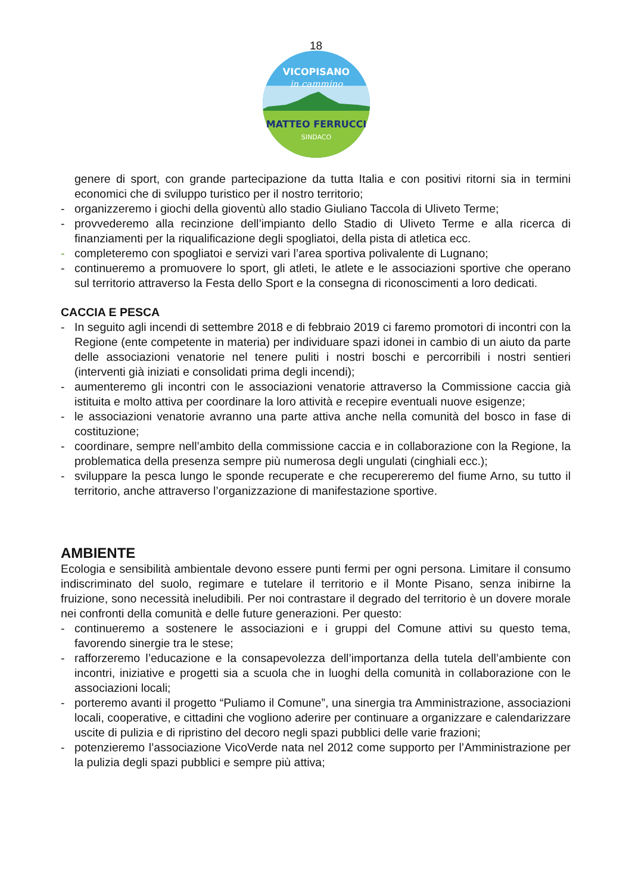18
VICOPISANO
in cammino
MATTEO FERRUCCI
SINDACO
genere di sport, con grande partecipazione da tutta Italia e con positivi ritorni sia in termini economici che di sviluppo turistico per il nostro territorio;
- organizzeremo i giochi della gioventù allo stadio Giuliano Taccola di Uliveto Terme;
- provvederemo alla recinzione dell’impianto dello Stadio di Uliveto Terme e alla ricerca di finanziamenti per la riqualificazione degli spogliatoi, della pista di atletica ecc.
- completeremo con spogliatoi e servizi vari l’area sportiva polivalente di Lugnano;
- continueremo a promuovere lo sport, gli atleti, le atlete e le associazioni sportive che operano sul territorio attraverso la Festa dello Sport e la consegna di riconoscimenti a loro dedicati.
CACCIA E PESCA
- In seguito agli incendi di settembre 2018 e di febbraio 2019 ci faremo promotori di incontri con la Regione (ente competente in materia) per individuare spazi idonei in cambio di un aiuto da parte delle associazioni venatorie nel tenere puliti i nostri boschi e percorribili i nostri sentieri (interventi già iniziati e consolidati prima degli incendi);
- aumenteremo gli incontri con le associazioni venatorie attraverso la Commissione caccia già istituita e molto attiva per coordinare la loro attività e recepire eventuali nuove esigenze;
- le associazioni venatorie avranno una parte attiva anche nella comunità del bosco in fase di costituzione;
- coordinare, sempre nell’ambito della commissione caccia e in collaborazione con la Regione, la problematica della presenza sempre più numerosa degli ungulati (cinghiali ecc.);
- sviluppare la pesca lungo le sponde recuperate e che recupereremo del fiume Arno, su tutto il territorio, anche attraverso l’organizzazione di manifestazione sportive.
AMBIENTE
Ecologia e sensibilità ambientale devono essere punti fermi per ogni persona. Limitare il consumo indiscriminato del suolo, regimare e tutelare il territorio e il Monte Pisano, senza inibirne la fruizione, sono necessità ineludibili. Per noi contrastare il degrado del territorio è un dovere morale nei confronti della comunità e delle future generazioni. Per questo:
- continueremo a sostenere le associazioni e i gruppi del Comune attivi su questo tema, favorendo sinergie tra le stese;
- rafforzeremo l’educazione e la consapevolezza dell’importanza della tutela dell’ambiente con incontri, iniziative e progetti sia a scuola che in luoghi della comunità in collaborazione con le associazioni locali;
- porteremo avanti il progetto “Puliamo il Comune”, una sinergia tra Amministrazione, associazioni locali, cooperative, e cittadini che vogliono aderire per continuare a organizzare e calendarizzare uscite di pulizia e di ripristino del decoro negli spazi pubblici delle varie frazioni;
- potenzieremo l’associazione VicoVerde nata nel 2012 come supporto per l’Amministrazione per la pulizia degli spazi pubblici e sempre più attiva;